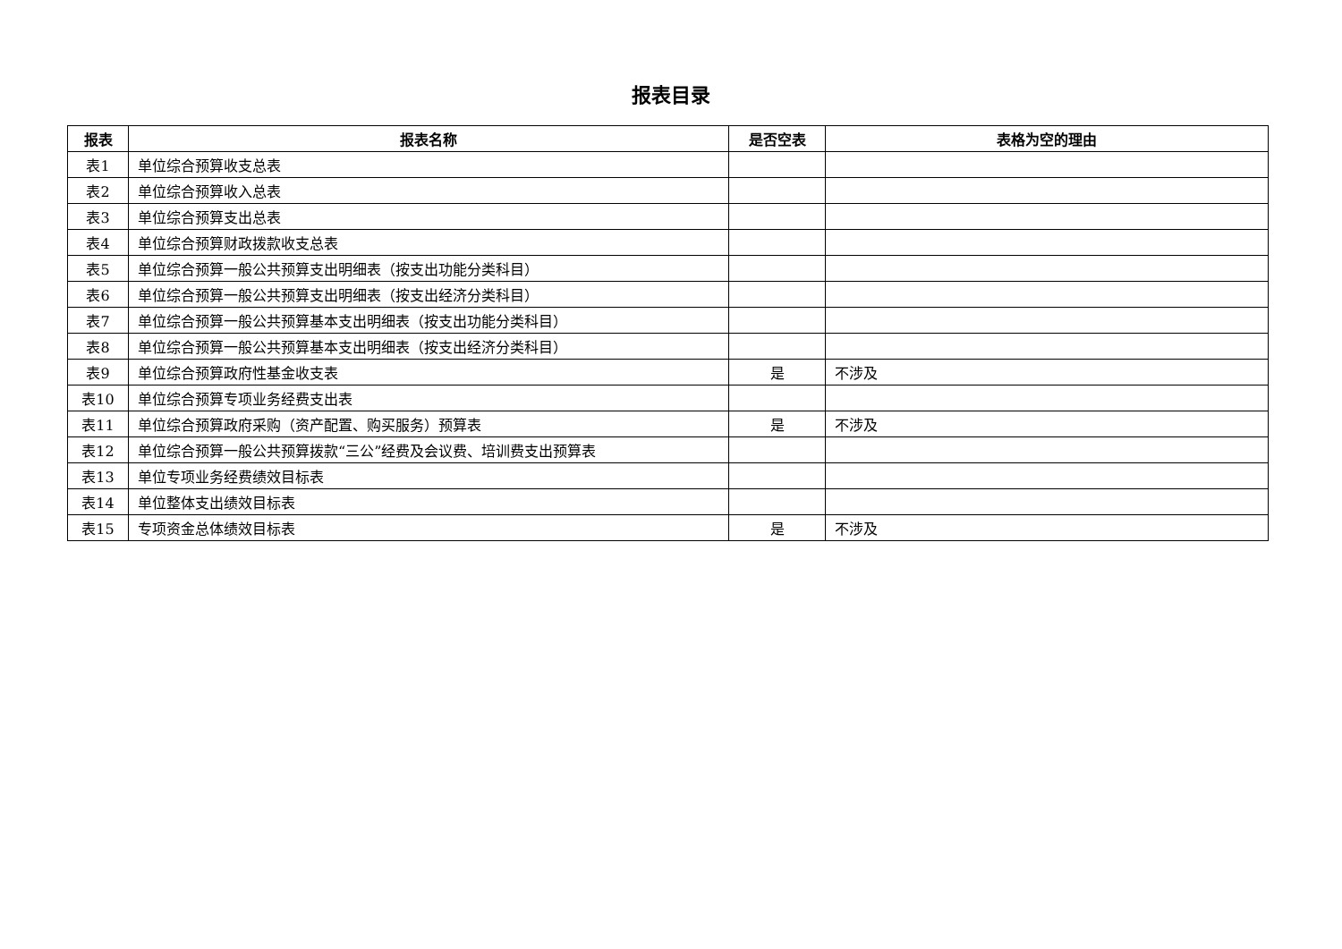报表目录
| 报表 | 报表名称 | 是否空表 | 表格为空的理由 |
| --- | --- | --- | --- |
| 表1 | 单位综合预算收支总表 | | |
| 表2 | 单位综合预算收入总表 | | |
| 表3 | 单位综合预算支出总表 | | |
| 表4 | 单位综合预算财政拨款收支总表 | | |
| 表5 | 单位综合预算一般公共预算支出明细表（按支出功能分类科目） | | |
| 表6 | 单位综合预算一般公共预算支出明细表（按支出经济分类科目） | | |
| 表7 | 单位综合预算一般公共预算基本支出明细表（按支出功能分类科目） | | |
| 表8 | 单位综合预算一般公共预算基本支出明细表（按支出经济分类科目） | | |
| 表9 | 单位综合预算政府性基金收支表 | 是 | 不涉及 |
| 表10 | 单位综合预算专项业务经费支出表 | | |
| 表11 | 单位综合预算政府采购（资产配置、购买服务）预算表 | 是 | 不涉及 |
| 表12 | 单位综合预算一般公共预算拨款“三公”经费及会议费、培训费支出预算表 | | |
| 表13 | 单位专项业务经费绩效目标表 | | |
| 表14 | 单位整体支出绩效目标表 | | |
| 表15 | 专项资金总体绩效目标表 | 是 | 不涉及 |